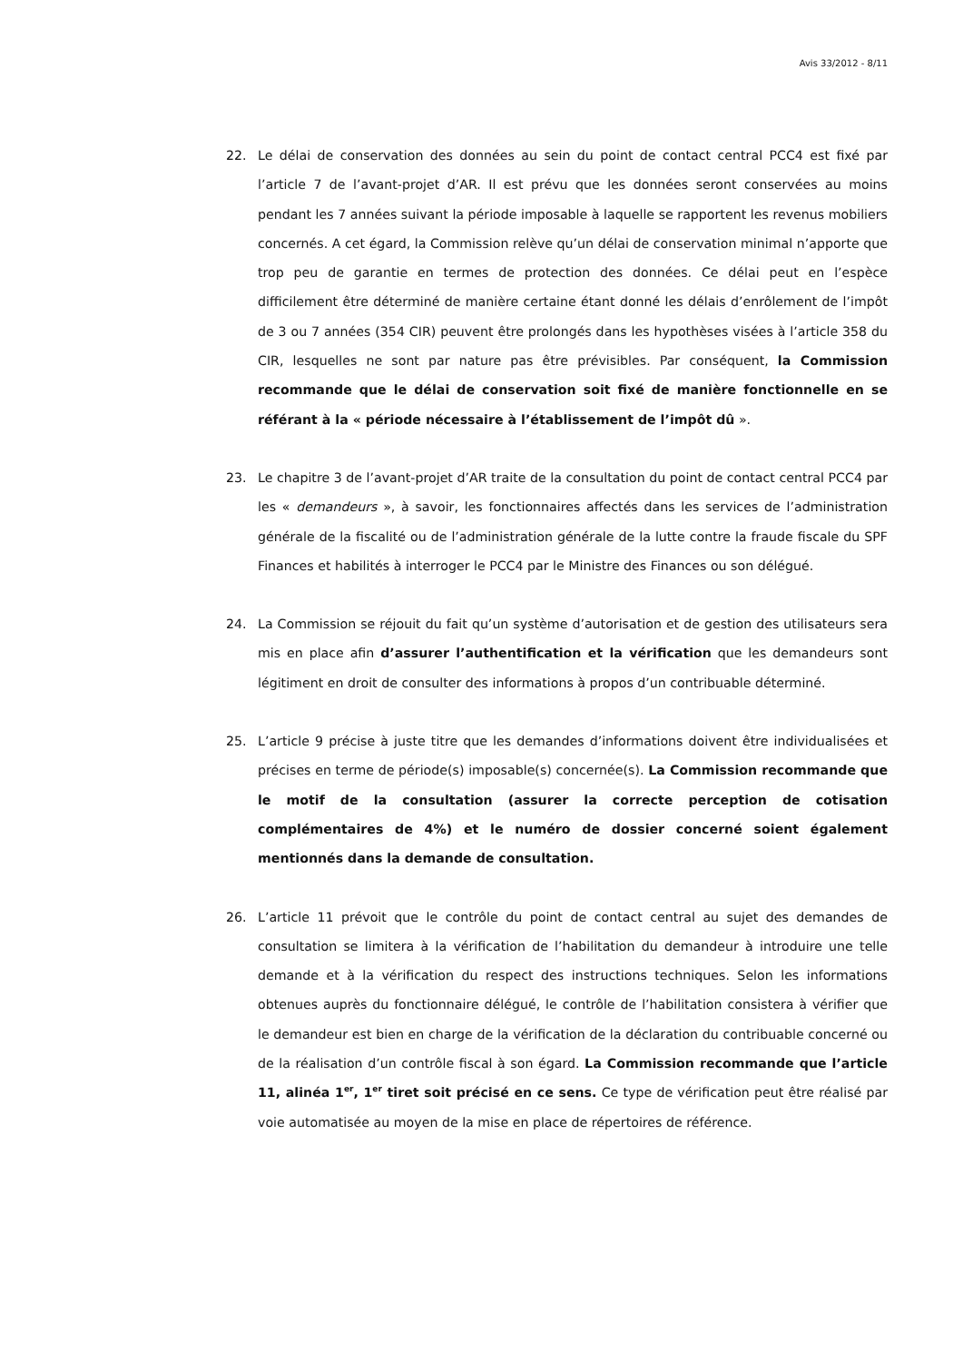Avis 33/2012 - 8/11
22. Le délai de conservation des données au sein du point de contact central PCC4 est fixé par l’article 7 de l’avant-projet d’AR. Il est prévu que les données seront conservées au moins pendant les 7 années suivant la période imposable à laquelle se rapportent les revenus mobiliers concernés. A cet égard, la Commission relève qu’un délai de conservation minimal n’apporte que trop peu de garantie en termes de protection des données. Ce délai peut en l’espèce difficilement être déterminé de manière certaine étant donné les délais d’enrôlement de l’impôt de 3 ou 7 années (354 CIR) peuvent être prolongés dans les hypothèses visées à l’article 358 du CIR, lesquelles ne sont par nature pas être prévisibles. Par conséquent, la Commission recommande que le délai de conservation soit fixé de manière fonctionnelle en se référant à la « période nécessaire à l’établissement de l’impôt dû ».
23. Le chapitre 3 de l’avant-projet d’AR traite de la consultation du point de contact central PCC4 par les « demandeurs », à savoir, les fonctionnaires affectés dans les services de l’administration générale de la fiscalité ou de l’administration générale de la lutte contre la fraude fiscale du SPF Finances et habilités à interroger le PCC4 par le Ministre des Finances ou son délégué.
24. La Commission se réjouit du fait qu’un système d’autorisation et de gestion des utilisateurs sera mis en place afin d’assurer l’authentification et la vérification que les demandeurs sont légitiment en droit de consulter des informations à propos d’un contribuable déterminé.
25. L’article 9 précise à juste titre que les demandes d’informations doivent être individualisées et précises en terme de période(s) imposable(s) concernée(s). La Commission recommande que le motif de la consultation (assurer la correcte perception de cotisation complémentaires de 4%) et le numéro de dossier concerné soient également mentionnés dans la demande de consultation.
26. L’article 11 prévoit que le contrôle du point de contact central au sujet des demandes de consultation se limitera à la vérification de l’habilitation du demandeur à introduire une telle demande et à la vérification du respect des instructions techniques. Selon les informations obtenues auprès du fonctionnaire délégué, le contrôle de l’habilitation consistera à vérifier que le demandeur est bien en charge de la vérification de la déclaration du contribuable concerné ou de la réalisation d’un contrôle fiscal à son égard. La Commission recommande que l’article 11, alinéa 1<sup>er</sup>, 1<sup>er</sup> tiret soit précisé en ce sens. Ce type de vérification peut être réalisé par voie automatisée au moyen de la mise en place de répertoires de référence.